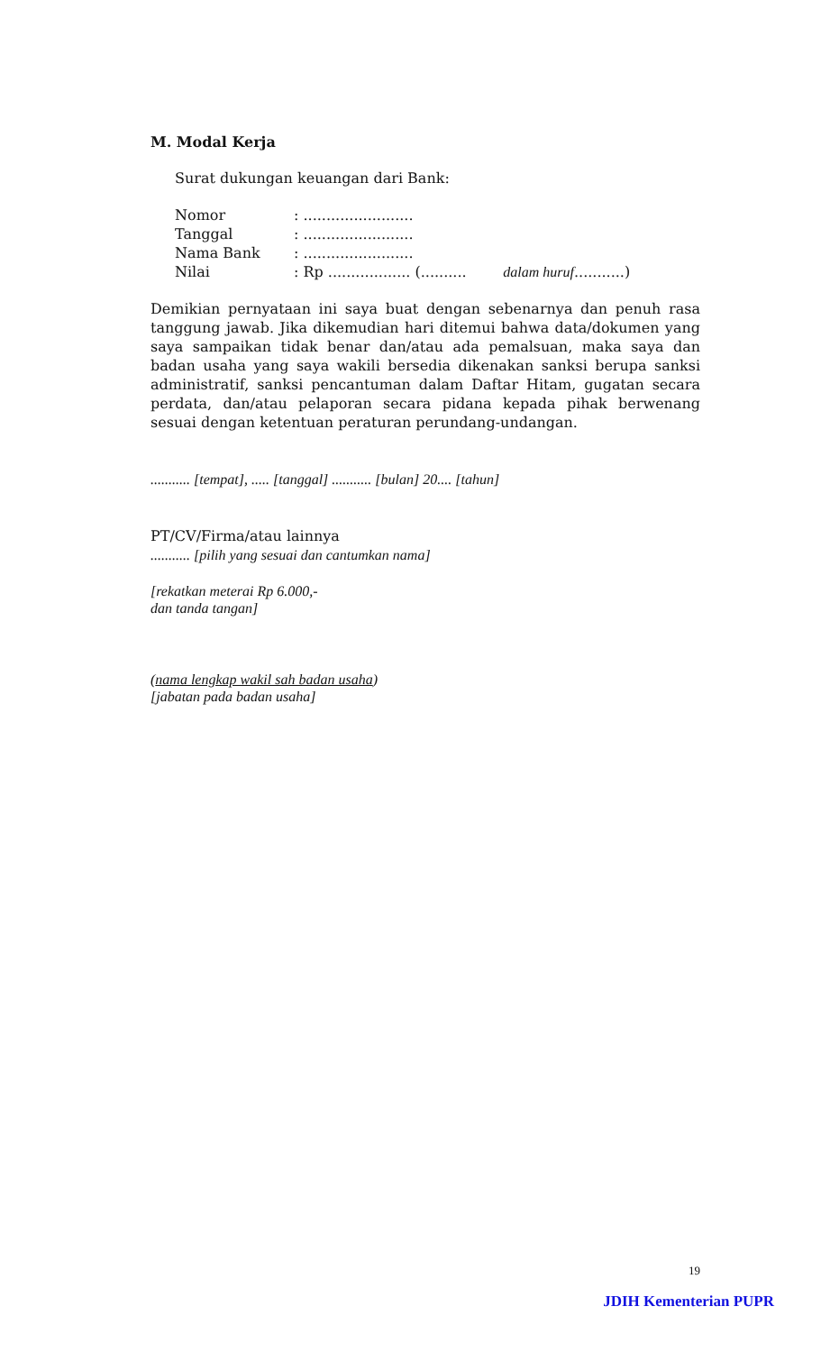M. Modal Kerja
Surat dukungan keuangan dari Bank:
| Nomor | : ........................ |
| Tanggal | : ........................ |
| Nama Bank | : ........................ |
| Nilai | : Rp .................. (.......... dalam huruf ...........) |
Demikian pernyataan ini saya buat dengan sebenarnya dan penuh rasa tanggung jawab. Jika dikemudian hari ditemui bahwa data/dokumen yang saya sampaikan tidak benar dan/atau ada pemalsuan, maka saya dan badan usaha yang saya wakili bersedia dikenakan sanksi berupa sanksi administratif, sanksi pencantuman dalam Daftar Hitam, gugatan secara perdata, dan/atau pelaporan secara pidana kepada pihak berwenang sesuai dengan ketentuan peraturan perundang-undangan.
........... [tempat], ..... [tanggal] ........... [bulan] 20.... [tahun]
PT/CV/Firma/atau lainnya
........... [pilih yang sesuai dan cantumkan nama]
[rekatkan meterai Rp 6.000,-
dan tanda tangan]
(nama lengkap wakil sah badan usaha)
[jabatan pada badan usaha]
19
JDIH Kementerian PUPR